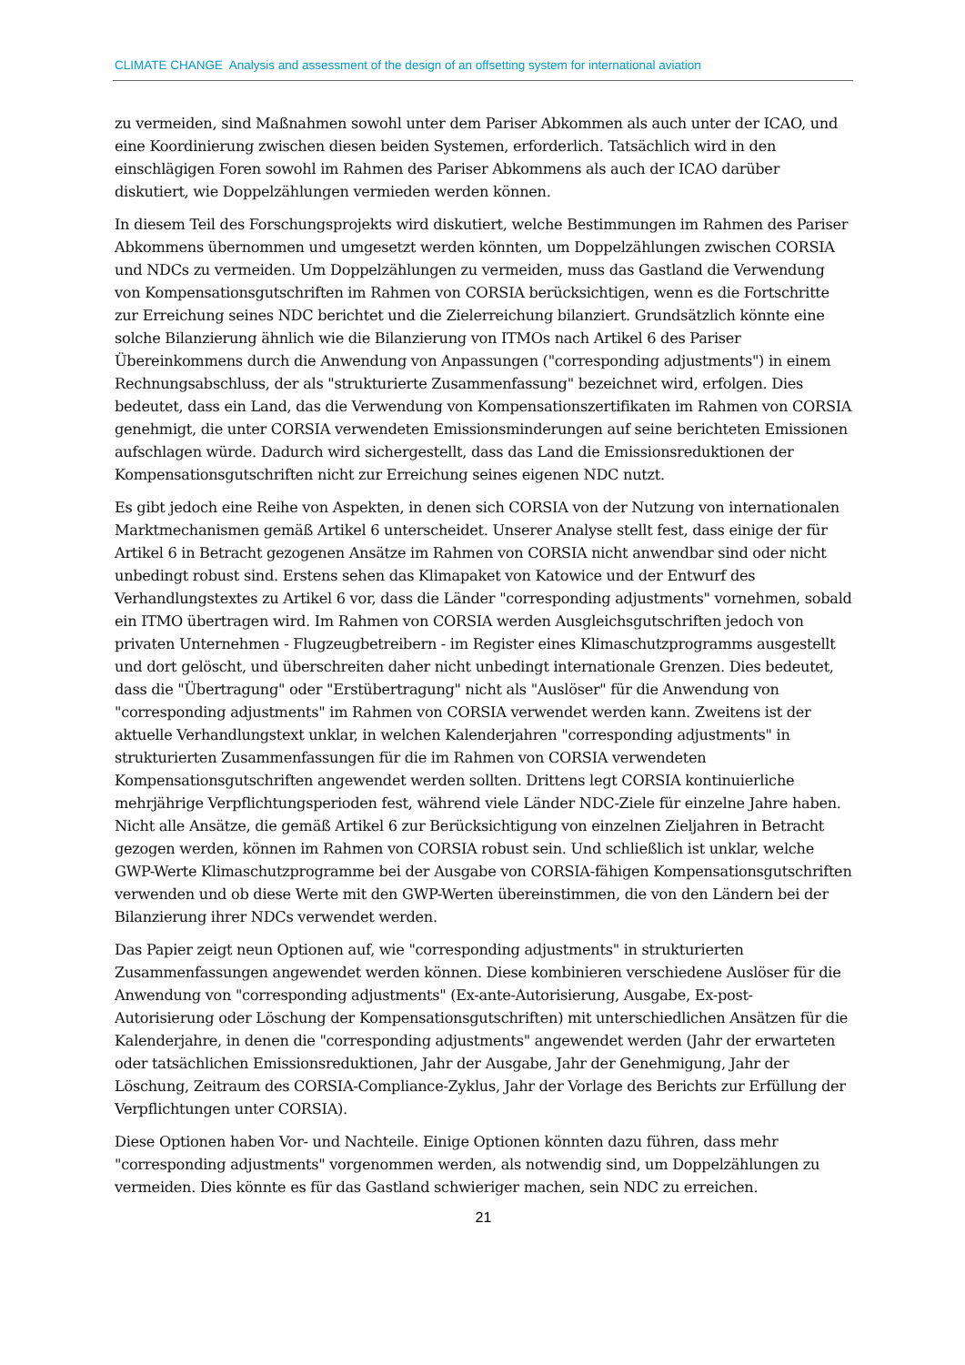CLIMATE CHANGE Analysis and assessment of the design of an offsetting system for international aviation
zu vermeiden, sind Maßnahmen sowohl unter dem Pariser Abkommen als auch unter der ICAO, und eine Koordinierung zwischen diesen beiden Systemen, erforderlich. Tatsächlich wird in den einschlägigen Foren sowohl im Rahmen des Pariser Abkommens als auch der ICAO darüber diskutiert, wie Doppelzählungen vermieden werden können.
In diesem Teil des Forschungsprojekts wird diskutiert, welche Bestimmungen im Rahmen des Pariser Abkommens übernommen und umgesetzt werden könnten, um Doppelzählungen zwischen CORSIA und NDCs zu vermeiden. Um Doppelzählungen zu vermeiden, muss das Gastland die Verwendung von Kompensationsgutschriften im Rahmen von CORSIA berücksichtigen, wenn es die Fortschritte zur Erreichung seines NDC berichtet und die Zielerreichung bilanziert. Grundsätzlich könnte eine solche Bilanzierung ähnlich wie die Bilanzierung von ITMOs nach Artikel 6 des Pariser Übereinkommens durch die Anwendung von Anpassungen ("corresponding adjustments") in einem Rechnungsabschluss, der als "strukturierte Zusammenfassung" bezeichnet wird, erfolgen. Dies bedeutet, dass ein Land, das die Verwendung von Kompensationszertifikaten im Rahmen von CORSIA genehmigt, die unter CORSIA verwendeten Emissionsminderungen auf seine berichteten Emissionen aufschlagen würde. Dadurch wird sichergestellt, dass das Land die Emissionsreduktionen der Kompensationsgutschriften nicht zur Erreichung seines eigenen NDC nutzt.
Es gibt jedoch eine Reihe von Aspekten, in denen sich CORSIA von der Nutzung von internationalen Marktmechanismen gemäß Artikel 6 unterscheidet. Unserer Analyse stellt fest, dass einige der für Artikel 6 in Betracht gezogenen Ansätze im Rahmen von CORSIA nicht anwendbar sind oder nicht unbedingt robust sind. Erstens sehen das Klimapaket von Katowice und der Entwurf des Verhandlungstextes zu Artikel 6 vor, dass die Länder "corresponding adjustments" vornehmen, sobald ein ITMO übertragen wird. Im Rahmen von CORSIA werden Ausgleichsgutschriften jedoch von privaten Unternehmen - Flugzeugbetreibern - im Register eines Klimaschutzprogramms ausgestellt und dort gelöscht, und überschreiten daher nicht unbedingt internationale Grenzen. Dies bedeutet, dass die "Übertragung" oder "Erstübertragung" nicht als "Auslöser" für die Anwendung von "corresponding adjustments" im Rahmen von CORSIA verwendet werden kann. Zweitens ist der aktuelle Verhandlungstext unklar, in welchen Kalenderjahren "corresponding adjustments" in strukturierten Zusammenfassungen für die im Rahmen von CORSIA verwendeten Kompensationsgutschriften angewendet werden sollten. Drittens legt CORSIA kontinuierliche mehrjährige Verpflichtungsperioden fest, während viele Länder NDC-Ziele für einzelne Jahre haben. Nicht alle Ansätze, die gemäß Artikel 6 zur Berücksichtigung von einzelnen Zieljahren in Betracht gezogen werden, können im Rahmen von CORSIA robust sein. Und schließlich ist unklar, welche GWP-Werte Klimaschutzprogramme bei der Ausgabe von CORSIA-fähigen Kompensationsgutschriften verwenden und ob diese Werte mit den GWP-Werten übereinstimmen, die von den Ländern bei der Bilanzierung ihrer NDCs verwendet werden.
Das Papier zeigt neun Optionen auf, wie "corresponding adjustments" in strukturierten Zusammenfassungen angewendet werden können. Diese kombinieren verschiedene Auslöser für die Anwendung von "corresponding adjustments" (Ex-ante-Autorisierung, Ausgabe, Ex-post-Autorisierung oder Löschung der Kompensationsgutschriften) mit unterschiedlichen Ansätzen für die Kalenderjahre, in denen die "corresponding adjustments" angewendet werden (Jahr der erwarteten oder tatsächlichen Emissionsreduktionen, Jahr der Ausgabe, Jahr der Genehmigung, Jahr der Löschung, Zeitraum des CORSIA-Compliance-Zyklus, Jahr der Vorlage des Berichts zur Erfüllung der Verpflichtungen unter CORSIA).
Diese Optionen haben Vor- und Nachteile. Einige Optionen könnten dazu führen, dass mehr "corresponding adjustments" vorgenommen werden, als notwendig sind, um Doppelzählungen zu vermeiden. Dies könnte es für das Gastland schwieriger machen, sein NDC zu erreichen.
21